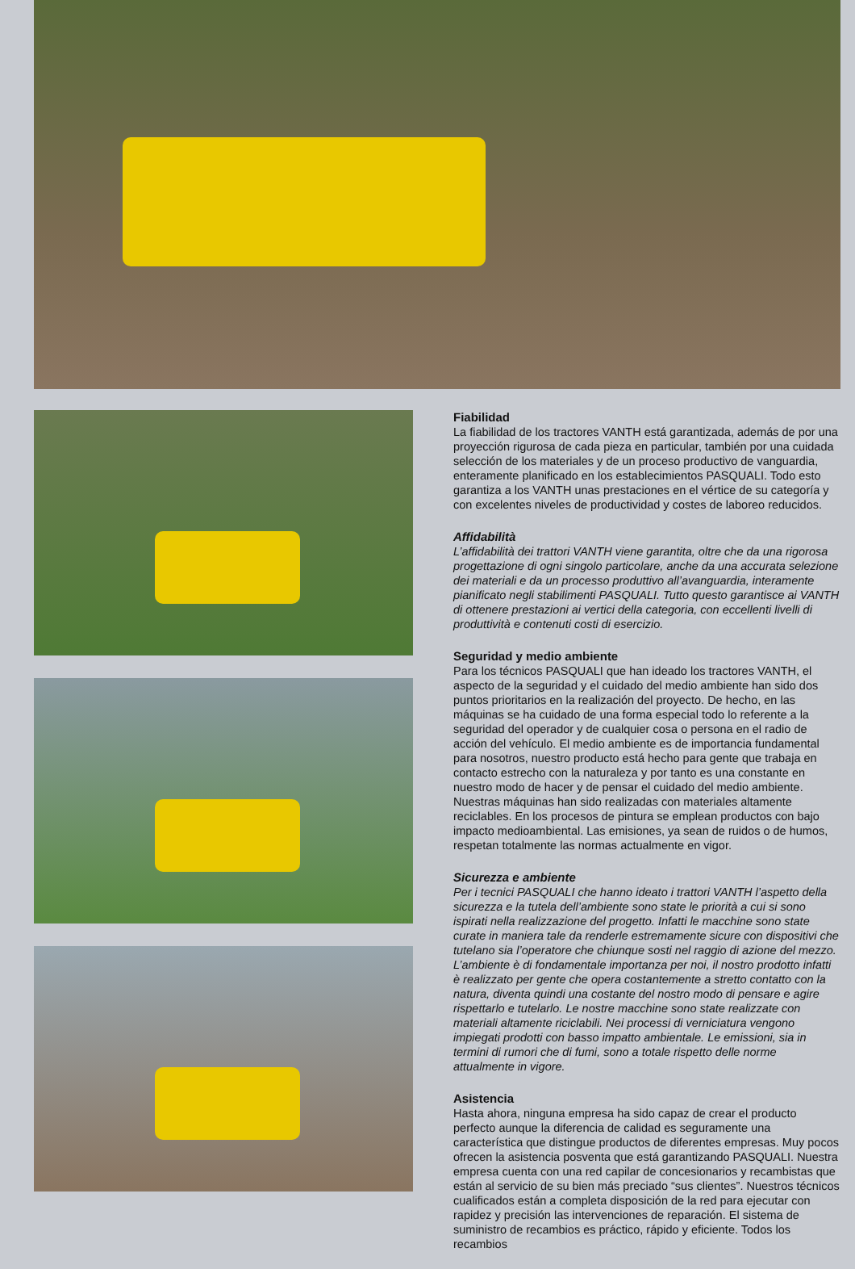Fiabilidad
La fiabilidad de los tractores VANTH está garantizada, además de por una proyección rigurosa de cada pieza en particular, también por una cuidada selección de los materiales y de un proceso productivo de vanguardia, enteramente planificado en los establecimientos PASQUALI. Todo esto garantiza a los VANTH unas prestaciones en el vértice de su categoría y con excelentes niveles de productividad y costes de laboreo reducidos.
Affidabilità
L’affidabilità dei trattori VANTH viene garantita, oltre che da una rigorosa progettazione di ogni singolo particolare, anche da una accurata selezione dei materiali e da un processo produttivo all’avanguardia, interamente pianificato negli stabilimenti PASQUALI. Tutto questo garantisce ai VANTH di ottenere prestazioni ai vertici della categoria, con eccellenti livelli di produttività e contenuti costi di esercizio.
Seguridad y medio ambiente
Para los técnicos PASQUALI que han ideado los tractores VANTH, el aspecto de la seguridad y el cuidado del medio ambiente han sido dos puntos prioritarios en la realización del proyecto. De hecho, en las máquinas se ha cuidado de una forma especial todo lo referente a la seguridad del operador y de cualquier cosa o persona en el radio de acción del vehículo. El medio ambiente es de importancia fundamental para nosotros, nuestro producto está hecho para gente que trabaja en contacto estrecho con la naturaleza y por tanto es una constante en nuestro modo de hacer y de pensar el cuidado del medio ambiente. Nuestras máquinas han sido realizadas con materiales altamente reciclables. En los procesos de pintura se emplean productos con bajo impacto medioambiental. Las emisiones, ya sean de ruidos o de humos, respetan totalmente las normas actualmente en vigor.
Sicurezza e ambiente
Per i tecnici PASQUALI che hanno ideato i trattori VANTH l’aspetto della sicurezza e la tutela dell’ambiente sono state le priorità a cui si sono ispirati nella realizzazione del progetto. Infatti le macchine sono state curate in maniera tale da renderle estremamente sicure con dispositivi che tutelano sia l’operatore che chiunque sosti nel raggio di azione del mezzo. L’ambiente è di fondamentale importanza per noi, il nostro prodotto infatti è realizzato per gente che opera costantemente a stretto contatto con la natura, diventa quindi una costante del nostro modo di pensare e agire rispettarlo e tutelarlo. Le nostre macchine sono state realizzate con materiali altamente riciclabili. Nei processi di verniciatura vengono impiegati prodotti con basso impatto ambientale. Le emissioni, sia in termini di rumori che di fumi, sono a totale rispetto delle norme attualmente in vigore.
Asistencia
Hasta ahora, ninguna empresa ha sido capaz de crear el producto perfecto aunque la diferencia de calidad es seguramente una característica que distingue productos de diferentes empresas. Muy pocos ofrecen la asistencia posventa que está garantizando PASQUALI. Nuestra empresa cuenta con una red capilar de concesionarios y recambistas que están al servicio de su bien más preciado “sus clientes”. Nuestros técnicos cualificados están a completa disposición de la red para ejecutar con rapidez y precisión las intervenciones de reparación. El sistema de suministro de recambios es práctico, rápido y eficiente. Todos los recambios